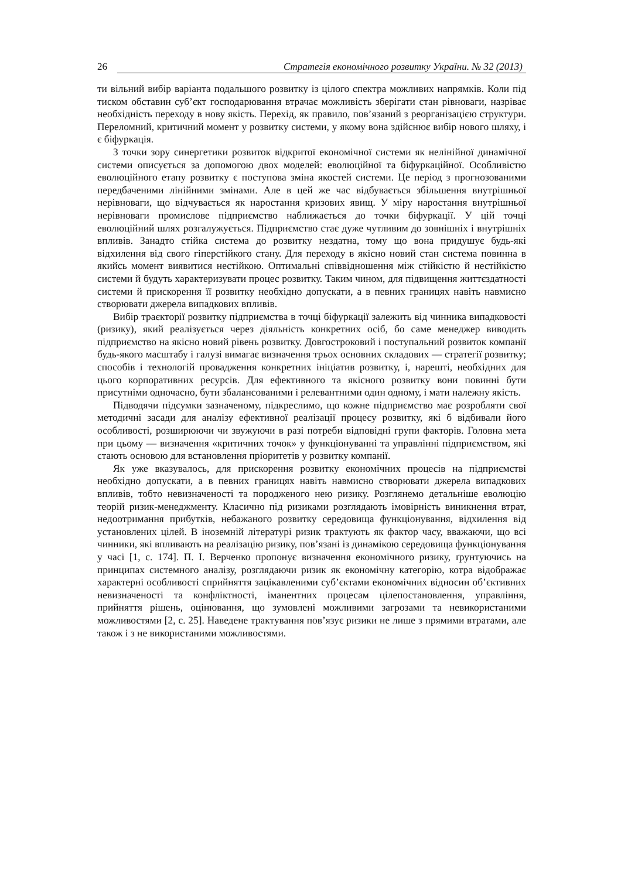26 Стратегія економічного розвитку України. № 32 (2013)
ти вільний вибір варіанта подальшого розвитку із цілого спектра можливих напрямків. Коли під тиском обставин суб’єкт господарювання втрачає можливість зберігати стан рівноваги, назріває необхідність переходу в нову якість. Перехід, як правило, пов’язаний з реорганізацією структури. Переломний, критичний момент у розвитку системи, у якому вона здійснює вибір нового шляху, і є біфуркація.
З точки зору синергетики розвиток відкритої економічної системи як нелінійної динамічної системи описується за допомогою двох моделей: еволюційної та біфуркаційної. Особливістю еволюційного етапу розвитку є поступова зміна якостей системи. Це період з прогнозованими передбаченими лінійними змінами. Але в цей же час відбувається збільшення внутрішньої нерівноваги, що відчувається як наростання кризових явищ. У міру наростання внутрішньої нерівноваги промислове підприємство наближається до точки біфуркації. У цій точці еволюційний шлях розгалужується. Підприємство стає дуже чутливим до зовнішніх і внутрішніх впливів. Занадто стійка система до розвитку нездатна, тому що вона придушує будь-які відхилення від свого гіперстійкого стану. Для переходу в якісно новий стан система повинна в якийсь момент виявитися нестійкою. Оптимальні співвідношення між стійкістю й нестійкістю системи й будуть характеризувати процес розвитку. Таким чином, для підвищення життєздатності системи й прискорення її розвитку необхідно допускати, а в певних границях навіть навмисно створювати джерела випадкових впливів.
Вибір траєкторії розвитку підприємства в точці біфуркації залежить від чинника випадковості (ризику), який реалізується через діяльність конкретних осіб, бо саме менеджер виводить підприємство на якісно новий рівень розвитку. Довгостроковий і поступальний розвиток компанії будь-якого масштабу і галузі вимагає визначення трьох основних складових — стратегії розвитку; способів і технологій провадження конкретних ініціатив розвитку, і, нарешті, необхідних для цього корпоративних ресурсів. Для ефективного та якісного розвитку вони повинні бути присутніми одночасно, бути збалансованими і релевантними один одному, і мати належну якість.
Підводячи підсумки зазначеному, підкреслимо, що кожне підприємство має розробляти свої методичні засади для аналізу ефективної реалізації процесу розвитку, які б відбивали його особливості, розширюючи чи звужуючи в разі потреби відповідні групи факторів. Головна мета при цьому — визначення «критичних точок» у функціонуванні та управлінні підприємством, які стають основою для встановлення пріоритетів у розвитку компанії.
Як уже вказувалось, для прискорення розвитку економічних процесів на підприємстві необхідно допускати, а в певних границях навіть навмисно створювати джерела випадкових впливів, тобто невизначеності та породженого нею ризику. Розглянемо детальніше еволюцію теорій ризик-менеджменту. Класично під ризиками розглядають імовірність виникнення втрат, недоотримання прибутків, небажаного розвитку середовища функціонування, відхилення від установлених цілей. В іноземній літературі ризик трактують як фактор часу, вважаючи, що всі чинники, які впливають на реалізацію ризику, пов’язані із динамікою середовища функціонування у часі [1, с. 174]. П. І. Верченко пропонує визначення економічного ризику, ґрунтуючись на принципах системного аналізу, розглядаючи ризик як економічну категорію, котра відображає характерні особливості сприйняття зацікавленими суб’єктами економічних відносин об’єктивних невизначеності та конфліктності, іманентних процесам цілепостановлення, управління, прийняття рішень, оцінювання, що зумовлені можливими загрозами та невикористаними можливостями [2, с. 25]. Наведене трактування пов’язує ризики не лише з прямими втратами, але також і з не використаними можливостями.